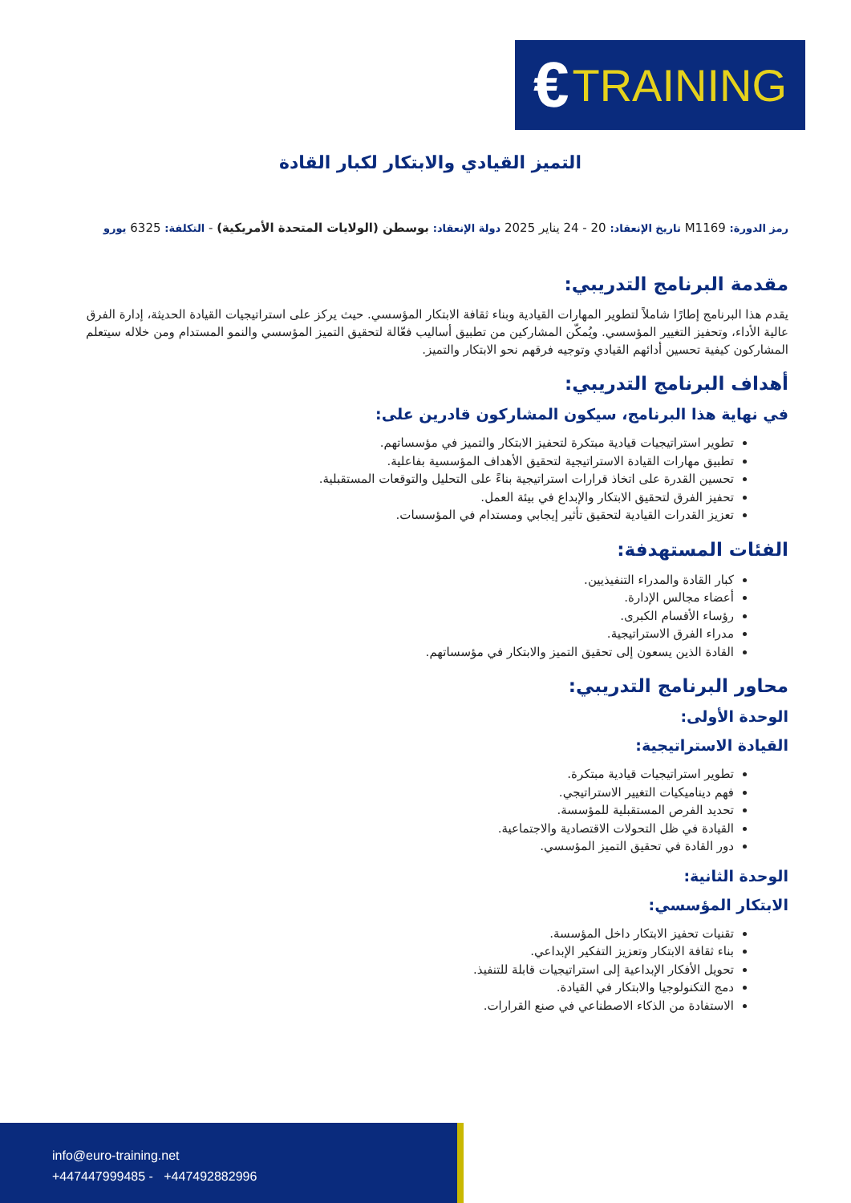€ TRAINING
التميز القيادي والابتكار لكبار القادة
رمز الدورة: M1169 تاريخ الإنعقاد: 20 - 24 يناير 2025 دولة الإنعقاد: بوسطن (الولايات المتحدة الأمريكية) - التكلفة: 6325 يورو
مقدمة البرنامج التدريبي:
يقدم هذا البرنامج إطارًا شاملاً لتطوير المهارات القيادية وبناء ثقافة الابتكار المؤسسي. حيث يركز على استراتيجيات القيادة الحديثة، إدارة الفرق عالية الأداء، وتحفيز التغيير المؤسسي. ويُمكّن المشاركين من تطبيق أساليب فعّالة لتحقيق التميز المؤسسي والنمو المستدام ومن خلاله سيتعلم المشاركون كيفية تحسين أدائهم القيادي وتوجيه فرقهم نحو الابتكار والتميز.
أهداف البرنامج التدريبي:
في نهاية هذا البرنامج، سيكون المشاركون قادرين على:
تطوير استراتيجيات قيادية مبتكرة لتحفيز الابتكار والتميز في مؤسساتهم.
تطبيق مهارات القيادة الاستراتيجية لتحقيق الأهداف المؤسسية بفاعلية.
تحسين القدرة على اتخاذ قرارات استراتيجية بناءً على التحليل والتوقعات المستقبلية.
تحفيز الفرق لتحقيق الابتكار والإبداع في بيئة العمل.
تعزيز القدرات القيادية لتحقيق تأثير إيجابي ومستدام في المؤسسات.
الفئات المستهدفة:
كبار القادة والمدراء التنفيذيين.
أعضاء مجالس الإدارة.
رؤساء الأقسام الكبرى.
مدراء الفرق الاستراتيجية.
القادة الذين يسعون إلى تحقيق التميز والابتكار في مؤسساتهم.
محاور البرنامج التدريبي:
الوحدة الأولى:
القيادة الاستراتيجية:
تطوير استراتيجيات قيادية مبتكرة.
فهم ديناميكيات التغيير الاستراتيجي.
تحديد الفرص المستقبلية للمؤسسة.
القيادة في ظل التحولات الاقتصادية والاجتماعية.
دور القادة في تحقيق التميز المؤسسي.
الوحدة الثانية:
الابتكار المؤسسي:
تقنيات تحفيز الابتكار داخل المؤسسة.
بناء ثقافة الابتكار وتعزيز التفكير الإبداعي.
تحويل الأفكار الإبداعية إلى استراتيجيات قابلة للتنفيذ.
دمج التكنولوجيا والابتكار في القيادة.
الاستفادة من الذكاء الاصطناعي في صنع القرارات.
info@euro-training.net
+447447999485 - +447492882996